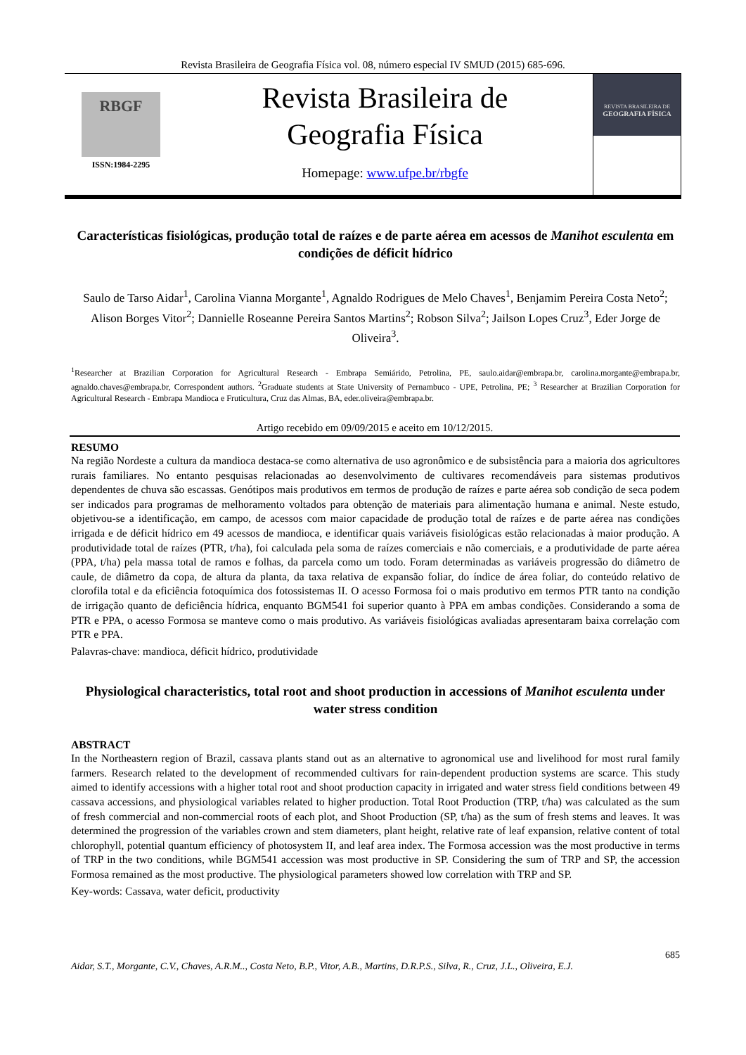Revista Brasileira de Geografia Física vol. 08, número especial IV SMUD (2015) 685-696.
RBGF
ISSN:1984-2295
Revista Brasileira de
Geografia Física
Homepage: www.ufpe.br/rbgfe
REVISTA BRASILEIRA DE
GEOGRAFIA FÍSICA
Características fisiológicas, produção total de raízes e de parte aérea em acessos de Manihot esculenta em condições de déficit hídrico
Saulo de Tarso Aidar<sup>1</sup>, Carolina Vianna Morgante<sup>1</sup>, Agnaldo Rodrigues de Melo Chaves<sup>1</sup>, Benjamim Pereira Costa Neto<sup>2</sup>; Alison Borges Vitor<sup>2</sup>; Dannielle Roseanne Pereira Santos Martins<sup>2</sup>; Robson Silva<sup>2</sup>; Jailson Lopes Cruz<sup>3</sup>, Eder Jorge de Oliveira<sup>3</sup>.
<sup>1</sup> Researcher at Brazilian Corporation for Agricultural Research - Embrapa Semiárido, Petrolina, PE, saulo.aidar@embrapa.br, carolina.morgante@embrapa.br, agnaldo.chaves@embrapa.br, Correspondent authors. <sup>2</sup>Graduate students at State University of Pernambuco - UPE, Petrolina, PE; <sup>3</sup> Researcher at Brazilian Corporation for Agricultural Research - Embrapa Mandioca e Fruticultura, Cruz das Almas, BA, eder.oliveira@embrapa.br.
Artigo recebido em 09/09/2015 e aceito em 10/12/2015.
RESUMO
Na região Nordeste a cultura da mandioca destaca-se como alternativa de uso agronômico e de subsistência para a maioria dos agricultores rurais familiares. No entanto pesquisas relacionadas ao desenvolvimento de cultivares recomendáveis para sistemas produtivos dependentes de chuva são escassas. Genótipos mais produtivos em termos de produção de raízes e parte aérea sob condição de seca podem ser indicados para programas de melhoramento voltados para obtenção de materiais para alimentação humana e animal. Neste estudo, objetivou-se a identificação, em campo, de acessos com maior capacidade de produção total de raízes e de parte aérea nas condições irrigada e de déficit hídrico em 49 acessos de mandioca, e identificar quais variáveis fisiológicas estão relacionadas à maior produção. A produtividade total de raízes (PTR, t/ha), foi calculada pela soma de raízes comerciais e não comerciais, e a produtividade de parte aérea (PPA, t/ha) pela massa total de ramos e folhas, da parcela como um todo. Foram determinadas as variáveis progressão do diâmetro de caule, de diâmetro da copa, de altura da planta, da taxa relativa de expansão foliar, do índice de área foliar, do conteúdo relativo de clorofila total e da eficiência fotoquímica dos fotossistemas II. O acesso Formosa foi o mais produtivo em termos PTR tanto na condição de irrigação quanto de deficiência hídrica, enquanto BGM541 foi superior quanto à PPA em ambas condições. Considerando a soma de PTR e PPA, o acesso Formosa se manteve como o mais produtivo. As variáveis fisiológicas avaliadas apresentaram baixa correlação com PTR e PPA.
Palavras-chave: mandioca, déficit hídrico, produtividade
Physiological characteristics, total root and shoot production in accessions of Manihot esculenta under water stress condition
ABSTRACT
In the Northeastern region of Brazil, cassava plants stand out as an alternative to agronomical use and livelihood for most rural family farmers. Research related to the development of recommended cultivars for rain-dependent production systems are scarce. This study aimed to identify accessions with a higher total root and shoot production capacity in irrigated and water stress field conditions between 49 cassava accessions, and physiological variables related to higher production. Total Root Production (TRP, t/ha) was calculated as the sum of fresh commercial and non-commercial roots of each plot, and Shoot Production (SP, t/ha) as the sum of fresh stems and leaves. It was determined the progression of the variables crown and stem diameters, plant height, relative rate of leaf expansion, relative content of total chlorophyll, potential quantum efficiency of photosystem II, and leaf area index. The Formosa accession was the most productive in terms of TRP in the two conditions, while BGM541 accession was most productive in SP. Considering the sum of TRP and SP, the accession Formosa remained as the most productive. The physiological parameters showed low correlation with TRP and SP.
Key-words: Cassava, water deficit, productivity
685
Aidar, S.T., Morgante, C.V., Chaves, A.R.M.., Costa Neto, B.P., Vitor, A.B., Martins, D.R.P.S., Silva, R., Cruz, J.L., Oliveira, E.J.